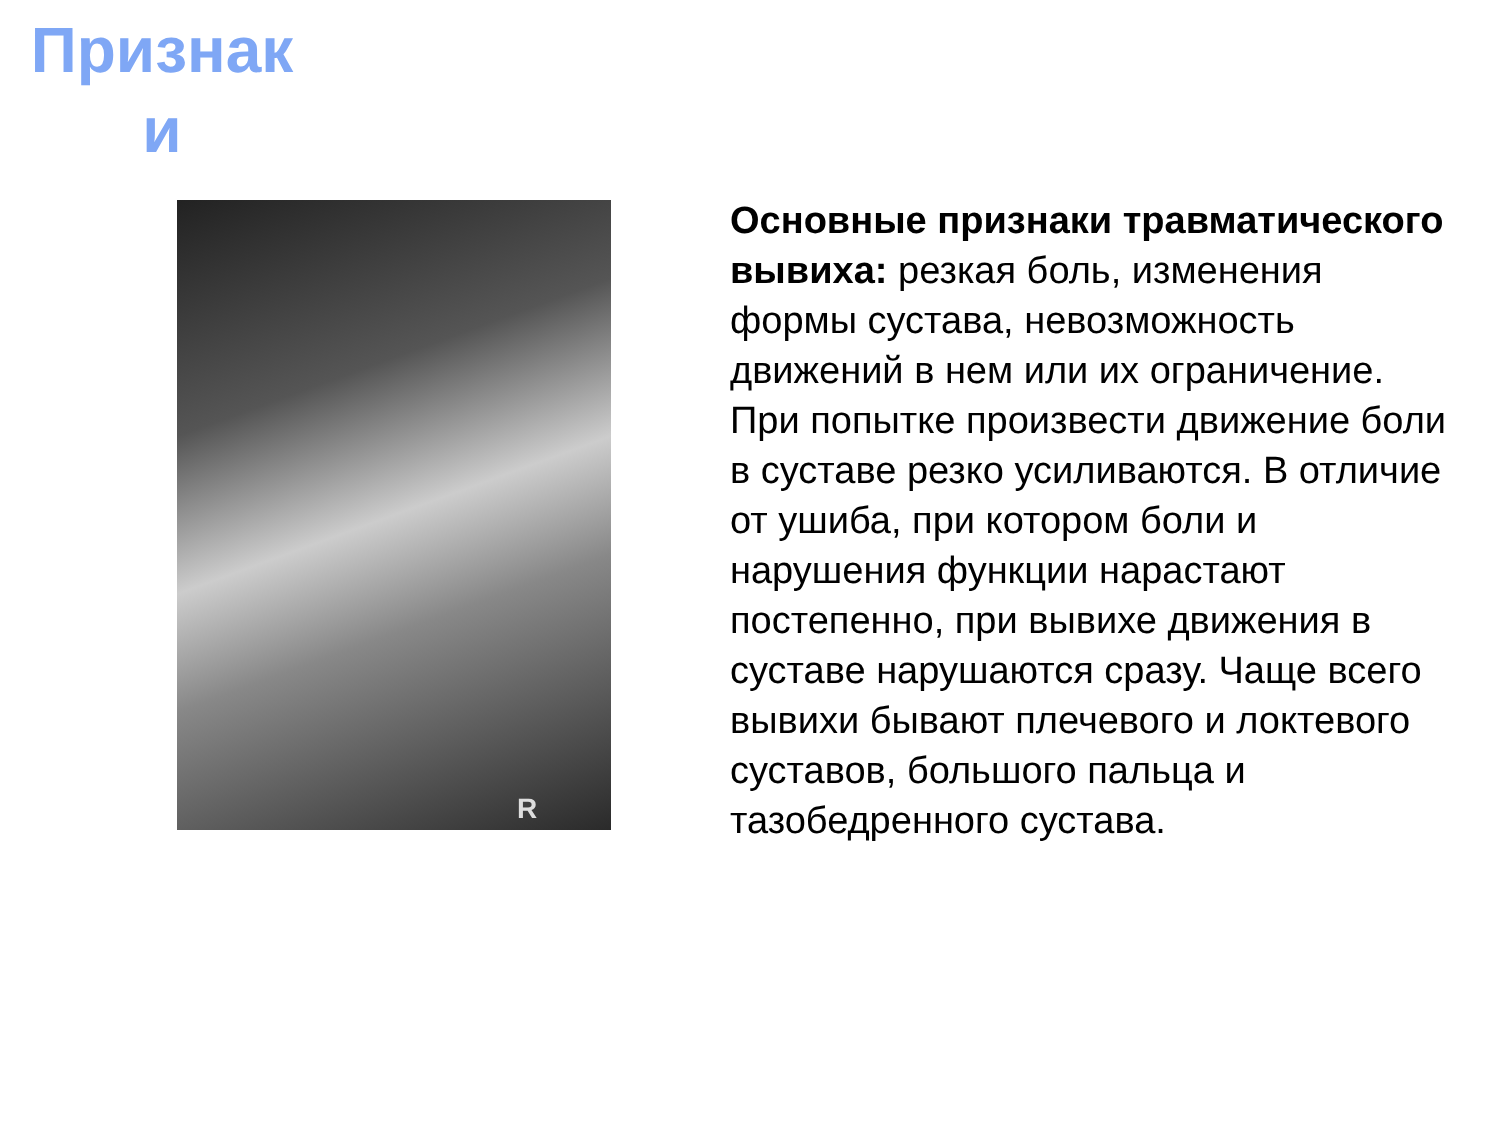Признак и
R
Основные признаки травматического вывиха: резкая боль, изменения формы сустава, невозможность движений в нем или их ограничение.
При попытке произвести движение боли в суставе резко усиливаются. В отличие от ушиба, при котором боли и нарушения функции нарастают постепенно, при вывихе движения в суставе нарушаются сразу. Чаще всего вывихи бывают плечевого и локтевого суставов, большого пальца и тазобедренного сустава.